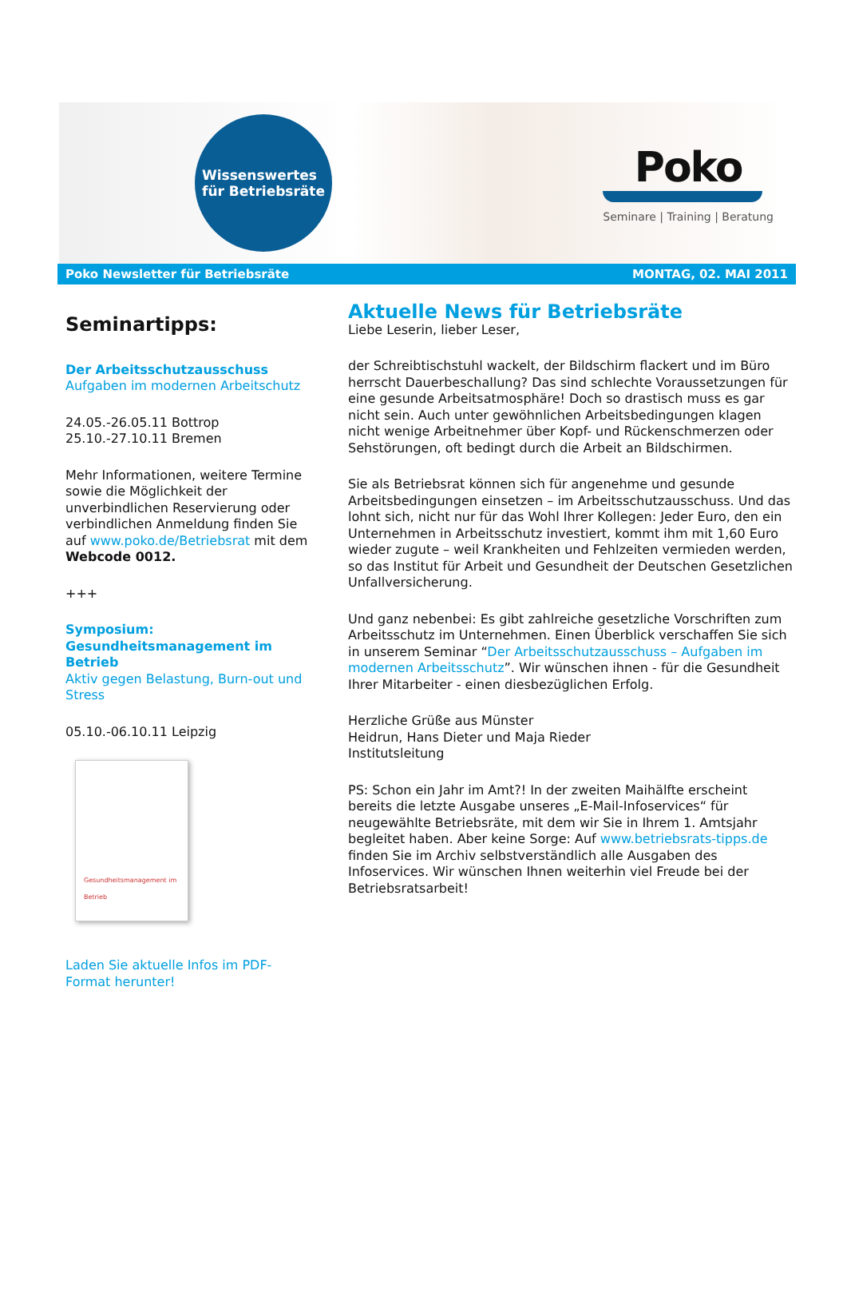Wissenswertes
für Betriebsräte
Poko
Seminare | Training | Beratung
Poko Newsletter für Betriebsräte MONTAG, 02. MAI 2011
Seminartipps:
Der Arbeitsschutzausschuss
Aufgaben im modernen Arbeitschutz
24.05.-26.05.11 Bottrop
25.10.-27.10.11 Bremen
Mehr Informationen, weitere Termine sowie die Möglichkeit der unverbindlichen Reservierung oder verbindlichen Anmeldung finden Sie auf www.poko.de/Betriebsrat mit dem Webcode 0012.
+++
Symposium: Gesundheitsmanagement im Betrieb
Aktiv gegen Belastung, Burn-out und Stress
05.10.-06.10.11 Leipzig
Gesundheitsmanagement im Betrieb
Laden Sie aktuelle Infos im PDF-Format herunter!
Aktuelle News für Betriebsräte
Liebe Leserin, lieber Leser,
der Schreibtischstuhl wackelt, der Bildschirm flackert und im Büro herrscht Dauerbeschallung? Das sind schlechte Voraussetzungen für eine gesunde Arbeitsatmosphäre! Doch so drastisch muss es gar nicht sein. Auch unter gewöhnlichen Arbeitsbedingungen klagen nicht wenige Arbeitnehmer über Kopf- und Rückenschmerzen oder Sehstörungen, oft bedingt durch die Arbeit an Bildschirmen.
Sie als Betriebsrat können sich für angenehme und gesunde Arbeitsbedingungen einsetzen – im Arbeitsschutzausschuss. Und das lohnt sich, nicht nur für das Wohl Ihrer Kollegen: Jeder Euro, den ein Unternehmen in Arbeitsschutz investiert, kommt ihm mit 1,60 Euro wieder zugute – weil Krankheiten und Fehlzeiten vermieden werden, so das Institut für Arbeit und Gesundheit der Deutschen Gesetzlichen Unfallversicherung.
Und ganz nebenbei: Es gibt zahlreiche gesetzliche Vorschriften zum Arbeitsschutz im Unternehmen. Einen Überblick verschaffen Sie sich in unserem Seminar “Der Arbeitsschutzausschuss – Aufgaben im modernen Arbeitsschutz”. Wir wünschen ihnen - für die Gesundheit Ihrer Mitarbeiter - einen diesbezüglichen Erfolg.
Herzliche Grüße aus Münster
Heidrun, Hans Dieter und Maja Rieder
Institutsleitung
PS: Schon ein Jahr im Amt?! In der zweiten Maihälfte erscheint bereits die letzte Ausgabe unseres „E-Mail-Infoservices“ für neugewählte Betriebsräte, mit dem wir Sie in Ihrem 1. Amtsjahr begleitet haben. Aber keine Sorge: Auf www.betriebsrats-tipps.de finden Sie im Archiv selbstverständlich alle Ausgaben des Infoservices. Wir wünschen Ihnen weiterhin viel Freude bei der Betriebsratsarbeit!